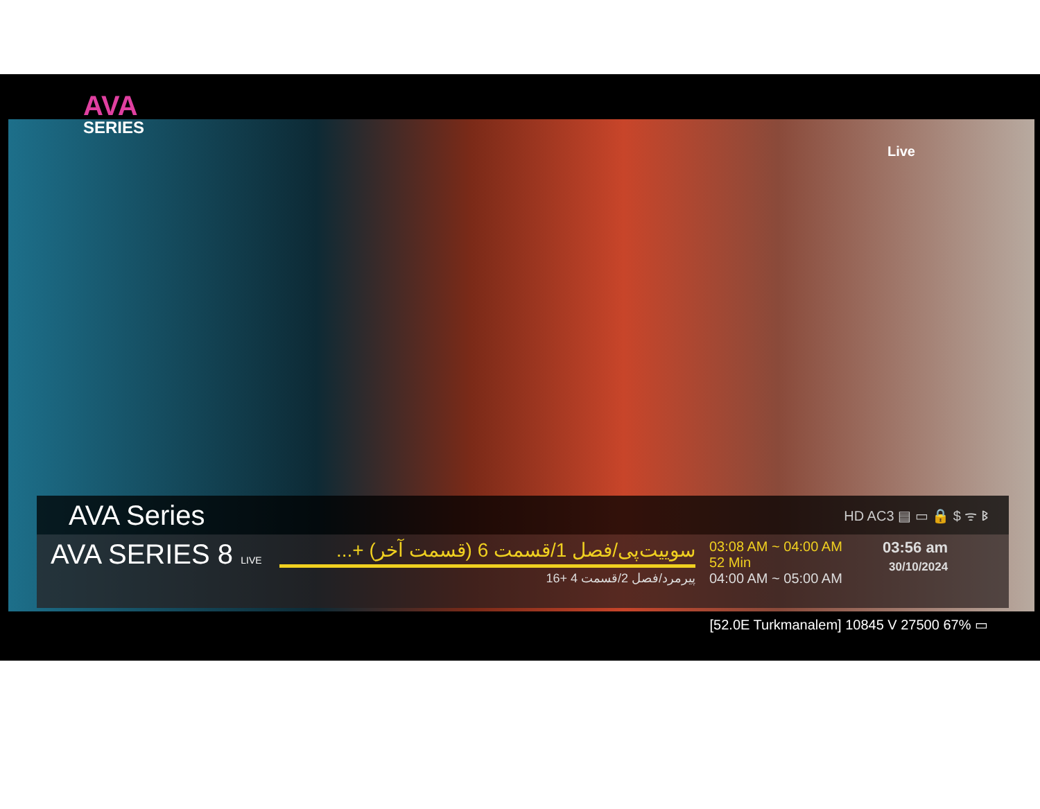AVA
SERIES
Live
AVA Series HD AC3 ▤ ▭ 🔒 $ ᯤ ᛒ
AVA SERIES 8 LIVE
سوییت‌پی/فصل 1/قسمت 6 (قسمت آخر) +...
پیرمرد/فصل 2/قسمت 4 +16
03:08 AM ~ 04:00 AM
52 Min
04:00 AM ~ 05:00 AM
03:56 am
30/10/2024
[52.0E Turkmanalem] 10845 V 27500 67% ▭